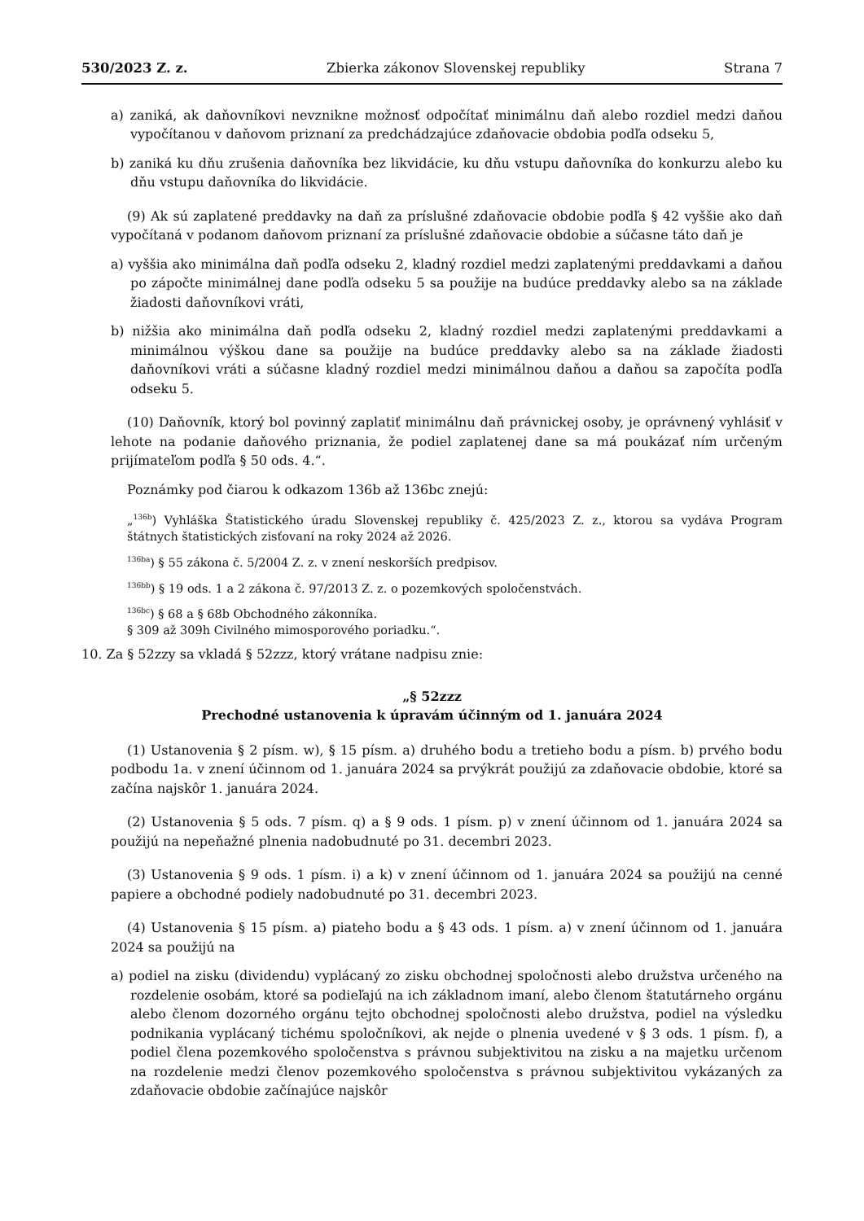530/2023 Z. z. Zbierka zákonov Slovenskej republiky Strana 7
a) zaniká, ak daňovníkovi nevznikne možnosť odpočítať minimálnu daň alebo rozdiel medzi daňou vypočítanou v daňovom priznaní za predchádzajúce zdaňovacie obdobia podľa odseku 5,
b) zaniká ku dňu zrušenia daňovníka bez likvidácie, ku dňu vstupu daňovníka do konkurzu alebo ku dňu vstupu daňovníka do likvidácie.
(9) Ak sú zaplatené preddavky na daň za príslušné zdaňovacie obdobie podľa § 42 vyššie ako daň vypočítaná v podanom daňovom priznaní za príslušné zdaňovacie obdobie a súčasne táto daň je
a) vyššia ako minimálna daň podľa odseku 2, kladný rozdiel medzi zaplatenými preddavkami a daňou po zápočte minimálnej dane podľa odseku 5 sa použije na budúce preddavky alebo sa na základe žiadosti daňovníkovi vráti,
b) nižšia ako minimálna daň podľa odseku 2, kladný rozdiel medzi zaplatenými preddavkami a minimálnou výškou dane sa použije na budúce preddavky alebo sa na základe žiadosti daňovníkovi vráti a súčasne kladný rozdiel medzi minimálnou daňou a daňou sa započíta podľa odseku 5.
(10) Daňovník, ktorý bol povinný zaplatiť minimálnu daň právnickej osoby, je oprávnený vyhlásiť v lehote na podanie daňového priznania, že podiel zaplatenej dane sa má poukázať ním určeným prijímateľom podľa § 50 ods. 4.“.
Poznámky pod čiarou k odkazom 136b až 136bc znejú:
„<sup>136b</sup>) Vyhláška Štatistického úradu Slovenskej republiky č. 425/2023 Z. z., ktorou sa vydáva Program štátnych štatistických zisťovaní na roky 2024 až 2026.
<sup>136ba</sup>) § 55 zákona č. 5/2004 Z. z. v znení neskorších predpisov.
<sup>136bb</sup>) § 19 ods. 1 a 2 zákona č. 97/2013 Z. z. o pozemkových spoločenstvách.
<sup>136bc</sup>) § 68 a § 68b Obchodného zákonníka.
§ 309 až 309h Civilného mimosporového poriadku.“.
10. Za § 52zzy sa vkladá § 52zzz, ktorý vrátane nadpisu znie:
„§ 52zzz
Prechodné ustanovenia k úpravám účinným od 1. januára 2024
(1) Ustanovenia § 2 písm. w), § 15 písm. a) druhého bodu a tretieho bodu a písm. b) prvého bodu podbodu 1a. v znení účinnom od 1. januára 2024 sa prvýkrát použijú za zdaňovacie obdobie, ktoré sa začína najskôr 1. januára 2024.
(2) Ustanovenia § 5 ods. 7 písm. q) a § 9 ods. 1 písm. p) v znení účinnom od 1. januára 2024 sa použijú na nepeňažné plnenia nadobudnuté po 31. decembri 2023.
(3) Ustanovenia § 9 ods. 1 písm. i) a k) v znení účinnom od 1. januára 2024 sa použijú na cenné papiere a obchodné podiely nadobudnuté po 31. decembri 2023.
(4) Ustanovenia § 15 písm. a) piateho bodu a § 43 ods. 1 písm. a) v znení účinnom od 1. januára 2024 sa použijú na
a) podiel na zisku (dividendu) vyplácaný zo zisku obchodnej spoločnosti alebo družstva určeného na rozdelenie osobám, ktoré sa podieľajú na ich základnom imaní, alebo členom štatutárneho orgánu alebo členom dozorného orgánu tejto obchodnej spoločnosti alebo družstva, podiel na výsledku podnikania vyplácaný tichému spoločníkovi, ak nejde o plnenia uvedené v § 3 ods. 1 písm. f), a podiel člena pozemkového spoločenstva s právnou subjektivitou na zisku a na majetku určenom na rozdelenie medzi členov pozemkového spoločenstva s právnou subjektivitou vykázaných za zdaňovacie obdobie začínajúce najskôr